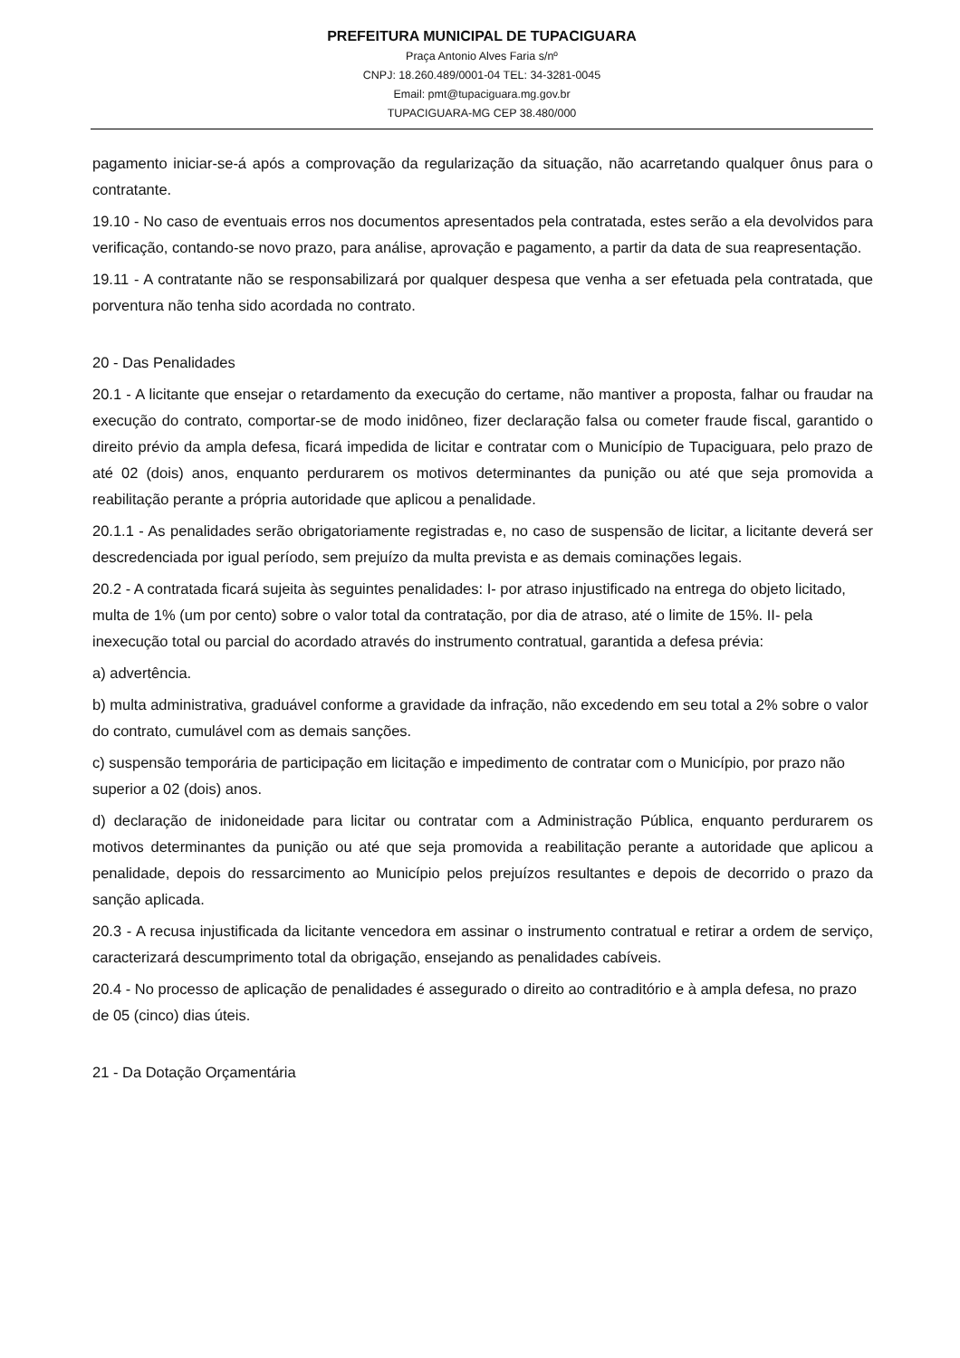PREFEITURA MUNICIPAL DE TUPACIGUARA
Praça Antonio Alves Faria s/nº
CNPJ: 18.260.489/0001-04 TEL: 34-3281-0045
Email: pmt@tupaciguara.mg.gov.br
TUPACIGUARA-MG CEP 38.480/000
pagamento iniciar-se-á após a comprovação da regularização da situação, não acarretando qualquer ônus para o contratante.
19.10 - No caso de eventuais erros nos documentos apresentados pela contratada, estes serão a ela devolvidos para verificação, contando-se novo prazo, para análise, aprovação e pagamento, a partir da data de sua reapresentação.
19.11 - A contratante não se responsabilizará por qualquer despesa que venha a ser efetuada pela contratada, que porventura não tenha sido acordada no contrato.
20 - Das Penalidades
20.1 - A licitante que ensejar o retardamento da execução do certame, não mantiver a proposta, falhar ou fraudar na execução do contrato, comportar-se de modo inidôneo, fizer declaração falsa ou cometer fraude fiscal, garantido o direito prévio da ampla defesa, ficará impedida de licitar e contratar com o Município de Tupaciguara, pelo prazo de até 02 (dois) anos, enquanto perdurarem os motivos determinantes da punição ou até que seja promovida a reabilitação perante a própria autoridade que aplicou a penalidade.
20.1.1 - As penalidades serão obrigatoriamente registradas e, no caso de suspensão de licitar, a licitante deverá ser descredenciada por igual período, sem prejuízo da multa prevista e as demais cominações legais.
20.2 - A contratada ficará sujeita às seguintes penalidades: I- por atraso injustificado na entrega do objeto licitado, multa de 1% (um por cento) sobre o valor total da contratação, por dia de atraso, até o limite de 15%. II- pela inexecução total ou parcial do acordado através do instrumento contratual, garantida a defesa prévia:
a) advertência.
b) multa administrativa, graduável conforme a gravidade da infração, não excedendo em seu total a 2% sobre o valor do contrato, cumulável com as demais sanções.
c) suspensão temporária de participação em licitação e impedimento de contratar com o Município, por prazo não superior a 02 (dois) anos.
d) declaração de inidoneidade para licitar ou contratar com a Administração Pública, enquanto perdurarem os motivos determinantes da punição ou até que seja promovida a reabilitação perante a autoridade que aplicou a penalidade, depois do ressarcimento ao Município pelos prejuízos resultantes e depois de decorrido o prazo da sanção aplicada.
20.3 - A recusa injustificada da licitante vencedora em assinar o instrumento contratual e retirar a ordem de serviço, caracterizará descumprimento total da obrigação, ensejando as penalidades cabíveis.
20.4 - No processo de aplicação de penalidades é assegurado o direito ao contraditório e à ampla defesa, no prazo de 05 (cinco) dias úteis.
21 - Da Dotação Orçamentária